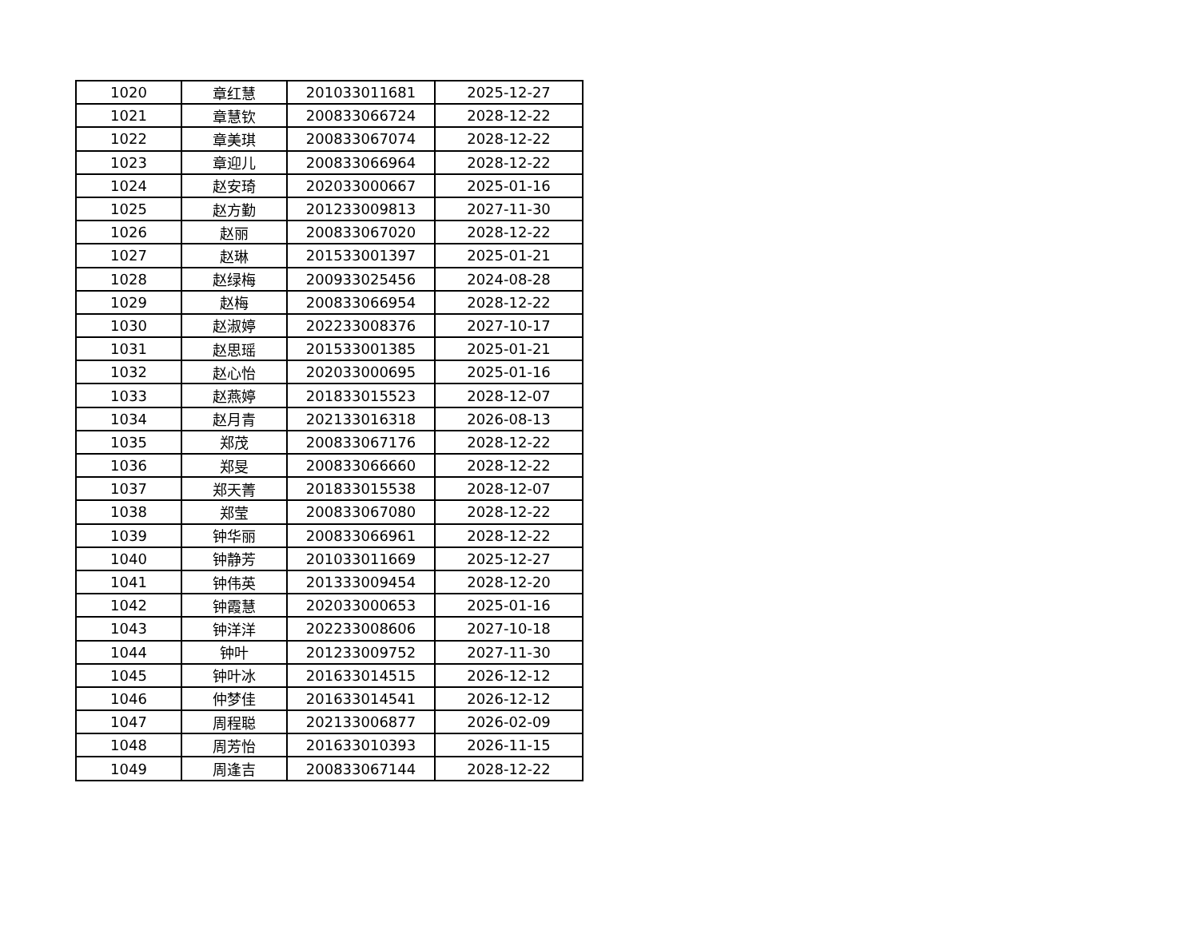| 1020 | 章红慧 | 201033011681 | 2025-12-27 |
| 1021 | 章慧钦 | 200833066724 | 2028-12-22 |
| 1022 | 章美琪 | 200833067074 | 2028-12-22 |
| 1023 | 章迎儿 | 200833066964 | 2028-12-22 |
| 1024 | 赵安琦 | 202033000667 | 2025-01-16 |
| 1025 | 赵方勤 | 201233009813 | 2027-11-30 |
| 1026 | 赵丽 | 200833067020 | 2028-12-22 |
| 1027 | 赵琳 | 201533001397 | 2025-01-21 |
| 1028 | 赵绿梅 | 200933025456 | 2024-08-28 |
| 1029 | 赵梅 | 200833066954 | 2028-12-22 |
| 1030 | 赵淑婷 | 202233008376 | 2027-10-17 |
| 1031 | 赵思瑶 | 201533001385 | 2025-01-21 |
| 1032 | 赵心怡 | 202033000695 | 2025-01-16 |
| 1033 | 赵燕婷 | 201833015523 | 2028-12-07 |
| 1034 | 赵月青 | 202133016318 | 2026-08-13 |
| 1035 | 郑茂 | 200833067176 | 2028-12-22 |
| 1036 | 郑旻 | 200833066660 | 2028-12-22 |
| 1037 | 郑天菁 | 201833015538 | 2028-12-07 |
| 1038 | 郑莹 | 200833067080 | 2028-12-22 |
| 1039 | 钟华丽 | 200833066961 | 2028-12-22 |
| 1040 | 钟静芳 | 201033011669 | 2025-12-27 |
| 1041 | 钟伟英 | 201333009454 | 2028-12-20 |
| 1042 | 钟霞慧 | 202033000653 | 2025-01-16 |
| 1043 | 钟洋洋 | 202233008606 | 2027-10-18 |
| 1044 | 钟叶 | 201233009752 | 2027-11-30 |
| 1045 | 钟叶冰 | 201633014515 | 2026-12-12 |
| 1046 | 仲梦佳 | 201633014541 | 2026-12-12 |
| 1047 | 周程聪 | 202133006877 | 2026-02-09 |
| 1048 | 周芳怡 | 201633010393 | 2026-11-15 |
| 1049 | 周逢吉 | 200833067144 | 2028-12-22 |